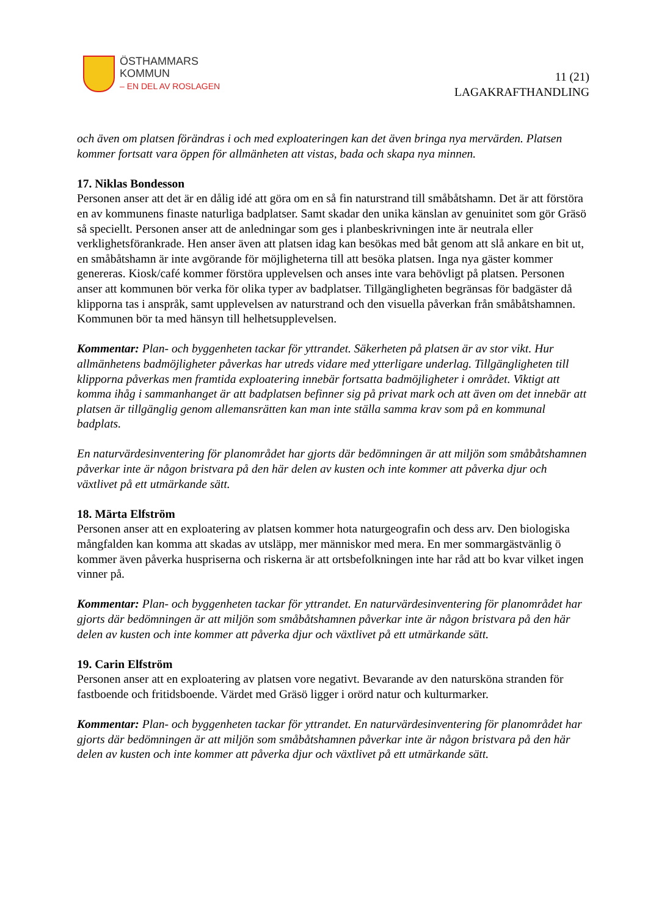ÖSTHAMMARS
KOMMUN
– EN DEL AV ROSLAGEN
11 (21)
LAGAKRAFTHANDLING
och även om platsen förändras i och med exploateringen kan det även bringa nya mervärden. Platsen kommer fortsatt vara öppen för allmänheten att vistas, bada och skapa nya minnen.
17. Niklas Bondesson
Personen anser att det är en dålig idé att göra om en så fin naturstrand till småbåtshamn. Det är att förstöra en av kommunens finaste naturliga badplatser. Samt skadar den unika känslan av genuinitet som gör Gräsö så speciellt. Personen anser att de anledningar som ges i planbeskrivningen inte är neutrala eller verklighetsförankrade. Hen anser även att platsen idag kan besökas med båt genom att slå ankare en bit ut, en småbåtshamn är inte avgörande för möjligheterna till att besöka platsen. Inga nya gäster kommer genereras. Kiosk/café kommer förstöra upplevelsen och anses inte vara behövligt på platsen. Personen anser att kommunen bör verka för olika typer av badplatser. Tillgängligheten begränsas för badgäster då klipporna tas i anspråk, samt upplevelsen av naturstrand och den visuella påverkan från småbåtshamnen. Kommunen bör ta med hänsyn till helhetsupplevelsen.
Kommentar: Plan- och byggenheten tackar för yttrandet. Säkerheten på platsen är av stor vikt. Hur allmänhetens badmöjligheter påverkas har utreds vidare med ytterligare underlag. Tillgängligheten till klipporna påverkas men framtida exploatering innebär fortsatta badmöjligheter i området. Viktigt att komma ihåg i sammanhanget är att badplatsen befinner sig på privat mark och att även om det innebär att platsen är tillgänglig genom allemansrätten kan man inte ställa samma krav som på en kommunal badplats.
En naturvärdesinventering för planområdet har gjorts där bedömningen är att miljön som småbåtshamnen påverkar inte är någon bristvara på den här delen av kusten och inte kommer att påverka djur och växtlivet på ett utmärkande sätt.
18. Märta Elfström
Personen anser att en exploatering av platsen kommer hota naturgeografin och dess arv. Den biologiska mångfalden kan komma att skadas av utsläpp, mer människor med mera. En mer sommargästvänlig ö kommer även påverka huspriserna och riskerna är att ortsbefolkningen inte har råd att bo kvar vilket ingen vinner på.
Kommentar: Plan- och byggenheten tackar för yttrandet. En naturvärdesinventering för planområdet har gjorts där bedömningen är att miljön som småbåtshamnen påverkar inte är någon bristvara på den här delen av kusten och inte kommer att påverka djur och växtlivet på ett utmärkande sätt.
19. Carin Elfström
Personen anser att en exploatering av platsen vore negativt. Bevarande av den natursköna stranden för fastboende och fritidsboende. Värdet med Gräsö ligger i orörd natur och kulturmarker.
Kommentar: Plan- och byggenheten tackar för yttrandet. En naturvärdesinventering för planområdet har gjorts där bedömningen är att miljön som småbåtshamnen påverkar inte är någon bristvara på den här delen av kusten och inte kommer att påverka djur och växtlivet på ett utmärkande sätt.